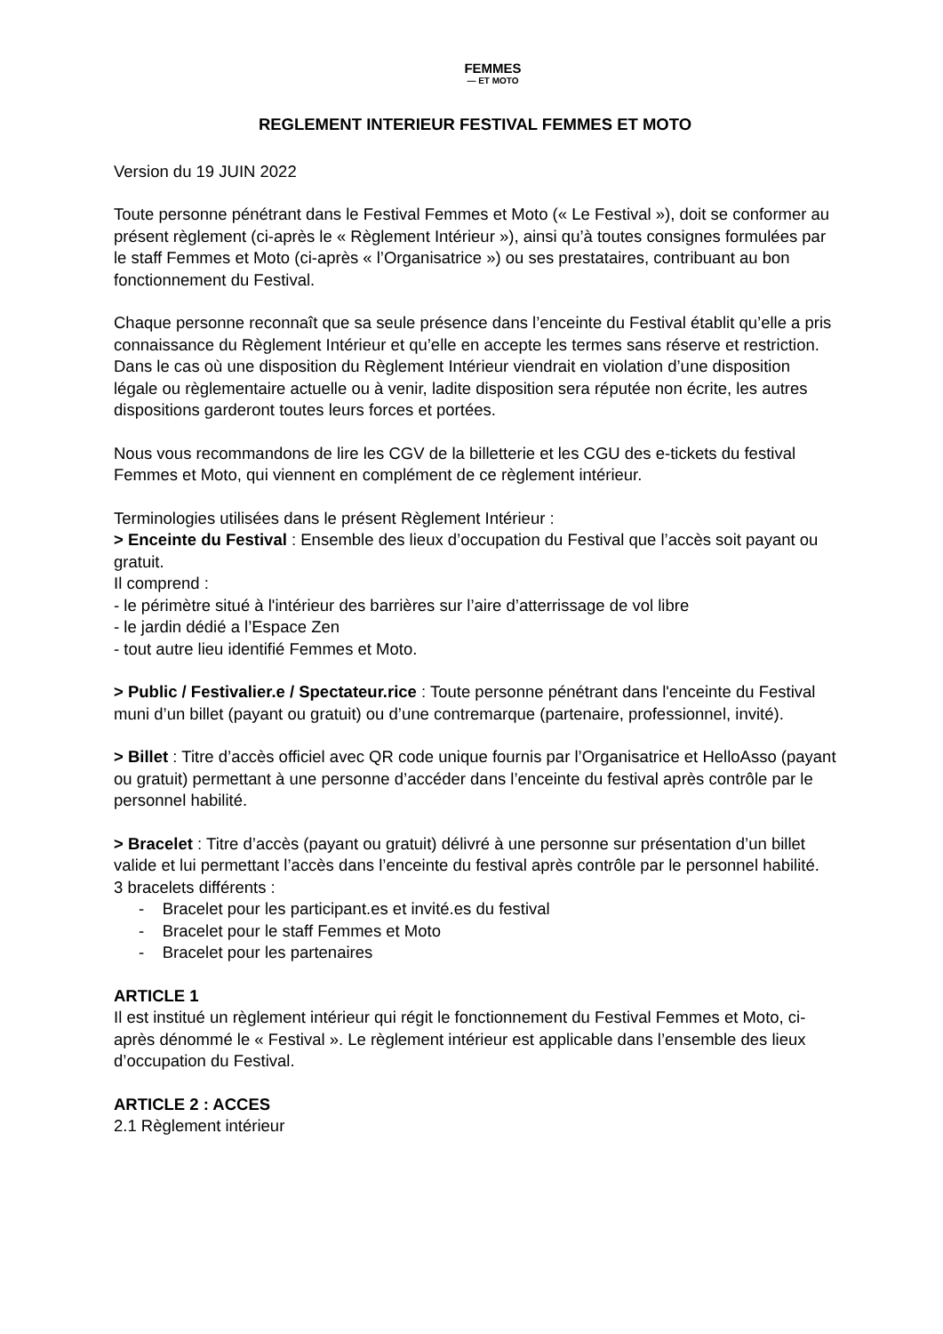FEMMES
— ET MOTO
REGLEMENT INTERIEUR FESTIVAL FEMMES ET MOTO
Version du 19 JUIN 2022
Toute personne pénétrant dans le Festival Femmes et Moto (« Le Festival »), doit se conformer au présent règlement (ci-après le « Règlement Intérieur »), ainsi qu’à toutes consignes formulées par le staff Femmes et Moto (ci-après « l’Organisatrice ») ou ses prestataires, contribuant au bon fonctionnement du Festival.
Chaque personne reconnaît que sa seule présence dans l’enceinte du Festival établit qu’elle a pris connaissance du Règlement Intérieur et qu’elle en accepte les termes sans réserve et restriction. Dans le cas où une disposition du Règlement Intérieur viendrait en violation d’une disposition légale ou règlementaire actuelle ou à venir, ladite disposition sera réputée non écrite, les autres dispositions garderont toutes leurs forces et portées.
Nous vous recommandons de lire les CGV de la billetterie et les CGU des e-tickets du festival Femmes et Moto, qui viennent en complément de ce règlement intérieur.
Terminologies utilisées dans le présent Règlement Intérieur :
> Enceinte du Festival : Ensemble des lieux d’occupation du Festival que l’accès soit payant ou gratuit.
Il comprend :
- le périmètre situé à l'intérieur des barrières sur l’aire d’atterrissage de vol libre
- le jardin dédié a l’Espace Zen
- tout autre lieu identifié Femmes et Moto.
> Public / Festivalier.e / Spectateur.rice : Toute personne pénétrant dans l'enceinte du Festival muni d’un billet (payant ou gratuit) ou d’une contremarque (partenaire, professionnel, invité).
> Billet : Titre d’accès officiel avec QR code unique fournis par l’Organisatrice et HelloAsso (payant ou gratuit) permettant à une personne d’accéder dans l’enceinte du festival après contrôle par le personnel habilité.
> Bracelet : Titre d’accès (payant ou gratuit) délivré à une personne sur présentation d’un billet valide et lui permettant l’accès dans l’enceinte du festival après contrôle par le personnel habilité.
3 bracelets différents :
- Bracelet pour les participant.es et invité.es du festival
- Bracelet pour le staff Femmes et Moto
- Bracelet pour les partenaires
ARTICLE 1
Il est institué un règlement intérieur qui régit le fonctionnement du Festival Femmes et Moto, ci-après dénommé le « Festival ». Le règlement intérieur est applicable dans l’ensemble des lieux d’occupation du Festival.
ARTICLE 2 : ACCES
2.1 Règlement intérieur